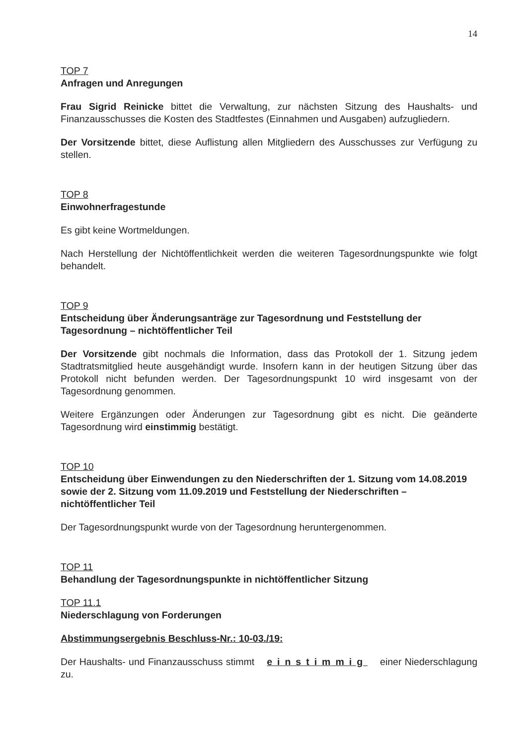14
TOP 7
Anfragen und Anregungen
Frau Sigrid Reinicke bittet die Verwaltung, zur nächsten Sitzung des Haushalts- und Finanzausschusses die Kosten des Stadtfestes (Einnahmen und Ausgaben) aufzugliedern.
Der Vorsitzende bittet, diese Auflistung allen Mitgliedern des Ausschusses zur Verfügung zu stellen.
TOP 8
Einwohnerfragestunde
Es gibt keine Wortmeldungen.
Nach Herstellung der Nichtöffentlichkeit werden die weiteren Tagesordnungspunkte wie folgt behandelt.
TOP 9
Entscheidung über Änderungsanträge zur Tagesordnung und Feststellung der Tagesordnung – nichtöffentlicher Teil
Der Vorsitzende gibt nochmals die Information, dass das Protokoll der 1. Sitzung jedem Stadtratsmitglied heute ausgehändigt wurde. Insofern kann in der heutigen Sitzung über das Protokoll nicht befunden werden. Der Tagesordnungspunkt 10 wird insgesamt von der Tagesordnung genommen.
Weitere Ergänzungen oder Änderungen zur Tagesordnung gibt es nicht. Die geänderte Tagesordnung wird einstimmig bestätigt.
TOP 10
Entscheidung über Einwendungen zu den Niederschriften der 1. Sitzung vom 14.08.2019 sowie der 2. Sitzung vom 11.09.2019 und Feststellung der Niederschriften – nichtöffentlicher Teil
Der Tagesordnungspunkt wurde von der Tagesordnung heruntergenommen.
TOP 11
Behandlung der Tagesordnungspunkte in nichtöffentlicher Sitzung
TOP 11.1
Niederschlagung von Forderungen
Abstimmungsergebnis Beschluss-Nr.: 10-03./19:
Der Haushalts- und Finanzausschuss stimmt einstimmig einer Niederschlagung zu.